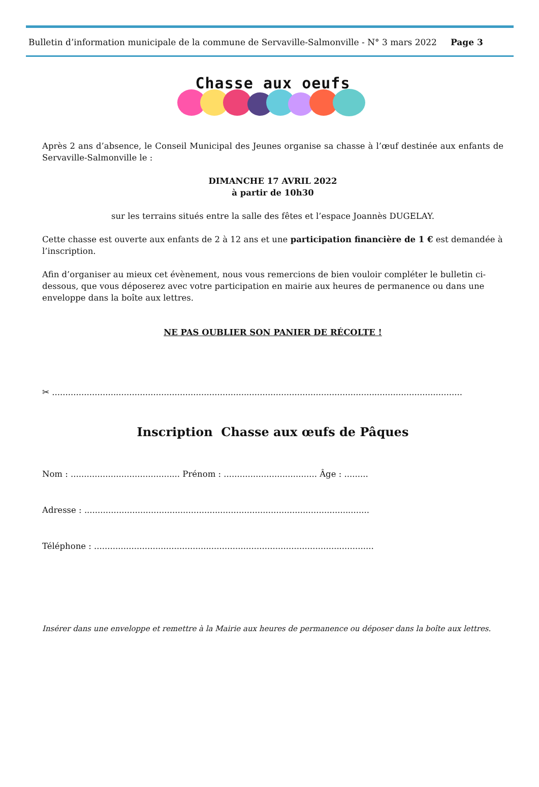Bulletin d’information municipale de la commune de Servaville-Salmonville - N° 3 mars 2022 Page 3
Chasse aux oeufs
Après 2 ans d’absence, le Conseil Municipal des Jeunes organise sa chasse à l’œuf destinée aux enfants de Servaville-Salmonville le :
DIMANCHE 17 AVRIL 2022
à partir de 10h30
sur les terrains situés entre la salle des fêtes et l’espace Joannès DUGELAY.
Cette chasse est ouverte aux enfants de 2 à 12 ans et une participation financière de 1 € est demandée à l’inscription.
Afin d’organiser au mieux cet évènement, nous vous remercions de bien vouloir compléter le bulletin ci-dessous, que vous déposerez avec votre participation en mairie aux heures de permanence ou dans une enveloppe dans la boîte aux lettres.
NE PAS OUBLIER SON PANIER DE RÉCOLTE !
✂ ..........................................................................................................................................................
Inscription Chasse aux œufs de Pâques
Nom : ......................................... Prénom : ................................... Âge : .........
Adresse : ...........................................................................................................
Téléphone : .........................................................................................................
Insérer dans une enveloppe et remettre à la Mairie aux heures de permanence ou déposer dans la boîte aux lettres.